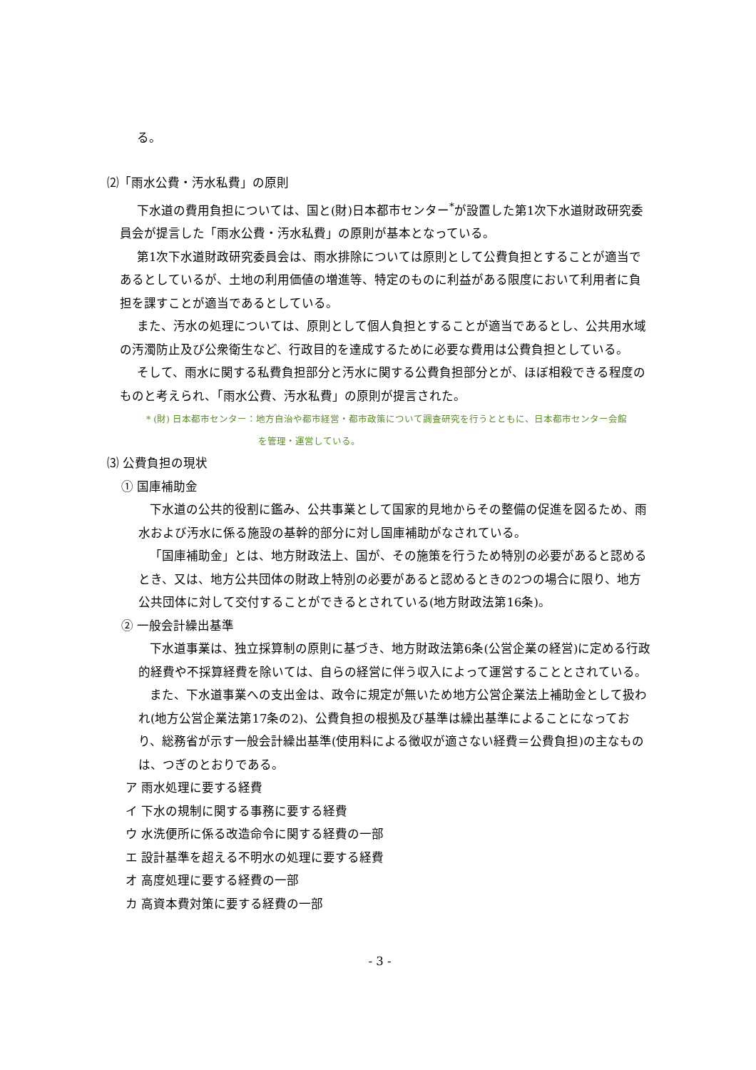る。
⑵「雨水公費・汚水私費」の原則
下水道の費用負担については、国と(財)日本都市センター<sup>*</sup>が設置した第1次下水道財政研究委員会が提言した「雨水公費・汚水私費」の原則が基本となっている。
第1次下水道財政研究委員会は、雨水排除については原則として公費負担とすることが適当であるとしているが、土地の利用価値の増進等、特定のものに利益がある限度において利用者に負担を課すことが適当であるとしている。
また、汚水の処理については、原則として個人負担とすることが適当であるとし、公共用水域の汚濁防止及び公衆衛生など、行政目的を達成するために必要な費用は公費負担としている。
そして、雨水に関する私費負担部分と汚水に関する公費負担部分とが、ほぼ相殺できる程度のものと考えられ、「雨水公費、汚水私費」の原則が提言された。
* (財) 日本都市センター：地方自治や都市経営・都市政策について調査研究を行うとともに、日本都市センター会館
を管理・運営している。
⑶ 公費負担の現状
① 国庫補助金
下水道の公共的役割に鑑み、公共事業として国家的見地からその整備の促進を図るため、雨水および汚水に係る施設の基幹的部分に対し国庫補助がなされている。
「国庫補助金」とは、地方財政法上、国が、その施策を行うため特別の必要があると認めるとき、又は、地方公共団体の財政上特別の必要があると認めるときの2つの場合に限り、地方公共団体に対して交付することができるとされている(地方財政法第16条)。
② 一般会計繰出基準
下水道事業は、独立採算制の原則に基づき、地方財政法第6条(公営企業の経営)に定める行政的経費や不採算経費を除いては、自らの経営に伴う収入によって運営することとされている。
また、下水道事業への支出金は、政令に規定が無いため地方公営企業法上補助金として扱われ(地方公営企業法第17条の2)、公費負担の根拠及び基準は繰出基準によることになっており、総務省が示す一般会計繰出基準(使用料による徴収が適さない経費＝公費負担)の主なものは、つぎのとおりである。
ア 雨水処理に要する経費
イ 下水の規制に関する事務に要する経費
ウ 水洗便所に係る改造命令に関する経費の一部
エ 設計基準を超える不明水の処理に要する経費
オ 高度処理に要する経費の一部
カ 高資本費対策に要する経費の一部
- 3 -